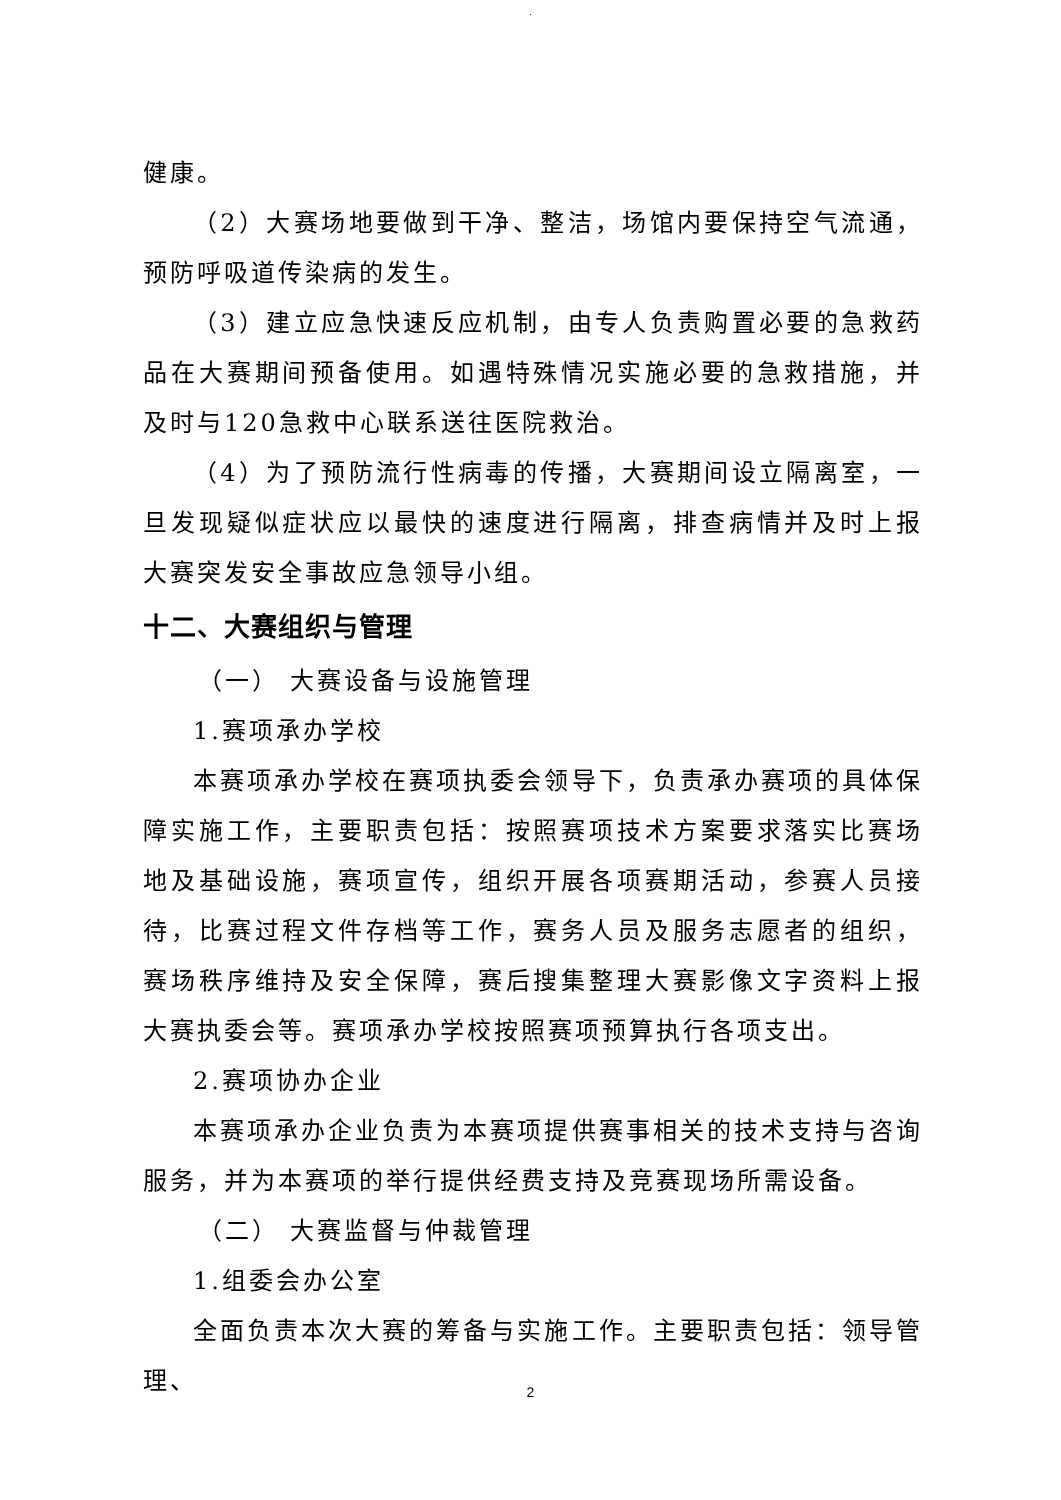.
健康。
（2）大赛场地要做到干净、整洁，场馆内要保持空气流通，预防呼吸道传染病的发生。
（3）建立应急快速反应机制，由专人负责购置必要的急救药品在大赛期间预备使用。如遇特殊情况实施必要的急救措施，并及时与120急救中心联系送往医院救治。
（4）为了预防流行性病毒的传播，大赛期间设立隔离室，一旦发现疑似症状应以最快的速度进行隔离，排查病情并及时上报大赛突发安全事故应急领导小组。
十二、大赛组织与管理
（一） 大赛设备与设施管理
1.赛项承办学校
本赛项承办学校在赛项执委会领导下，负责承办赛项的具体保障实施工作，主要职责包括：按照赛项技术方案要求落实比赛场地及基础设施，赛项宣传，组织开展各项赛期活动，参赛人员接待，比赛过程文件存档等工作，赛务人员及服务志愿者的组织，赛场秩序维持及安全保障，赛后搜集整理大赛影像文字资料上报大赛执委会等。赛项承办学校按照赛项预算执行各项支出。
2.赛项协办企业
本赛项承办企业负责为本赛项提供赛事相关的技术支持与咨询服务，并为本赛项的举行提供经费支持及竞赛现场所需设备。
（二） 大赛监督与仲裁管理
1.组委会办公室
全面负责本次大赛的筹备与实施工作。主要职责包括：领导管理、
2